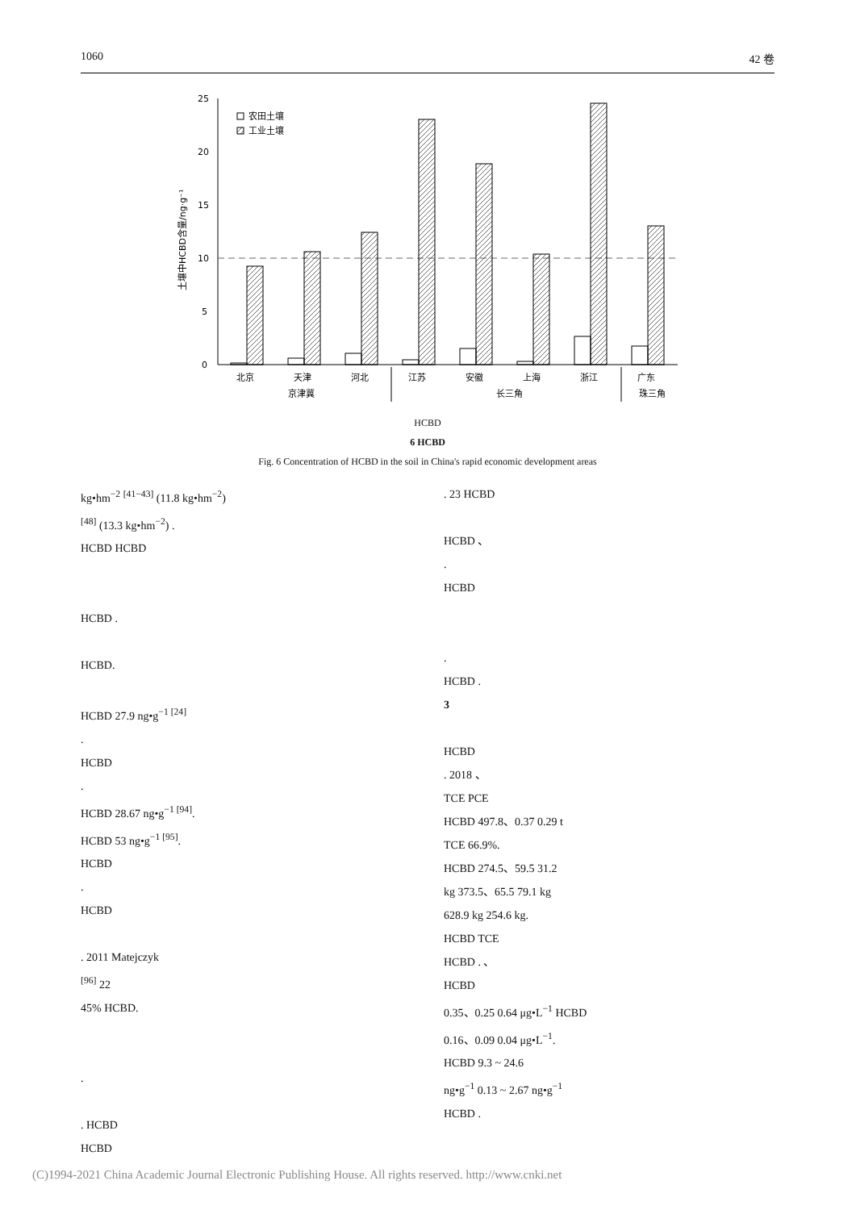1060 42 卷
25
20
15
10
5
0
土壤中HCBD含量/ng·g⁻¹
农田土壤
工业土壤
北京
天津
河北
江苏
安徽
上海
浙江
广东
京津冀
长三角
珠三角
HCBD
6 HCBD
Fig. 6 Concentration of HCBD in the soil in China's rapid economic development areas
kg•hm<sup>−2</sup> <sup>[41−43]</sup> (11.8 kg•hm<sup>−2</sup>)
<sup>[48]</sup> (13.3 kg•hm<sup>−2</sup>) .
HCBD HCBD
HCBD .
HCBD.
HCBD 27.9 ng•g<sup>−1 [24]</sup>
.
HCBD
.
HCBD 28.67 ng•g<sup>−1 [94]</sup>.
HCBD 53 ng•g<sup>−1 [95]</sup>.
HCBD
.
HCBD
. 2011 Matejczyk
<sup>[96]</sup> 22
45% HCBD.
.
. HCBD
HCBD
. 23 HCBD
HCBD 、
.
HCBD
.
HCBD .
3
HCBD
. 2018 、
TCE PCE
HCBD 497.8、0.37 0.29 t
TCE 66.9%.
HCBD 274.5、59.5 31.2
kg 373.5、65.5 79.1 kg
628.9 kg 254.6 kg.
HCBD TCE
HCBD . 、
HCBD
0.35、0.25 0.64 μg•L<sup>−1</sup> HCBD
0.16、0.09 0.04 μg•L<sup>−1</sup>.
HCBD 9.3 ~ 24.6
ng•g<sup>−1</sup> 0.13 ~ 2.67 ng•g<sup>−1</sup>
HCBD .
(C)1994-2021 China Academic Journal Electronic Publishing House. All rights reserved. http://www.cnki.net